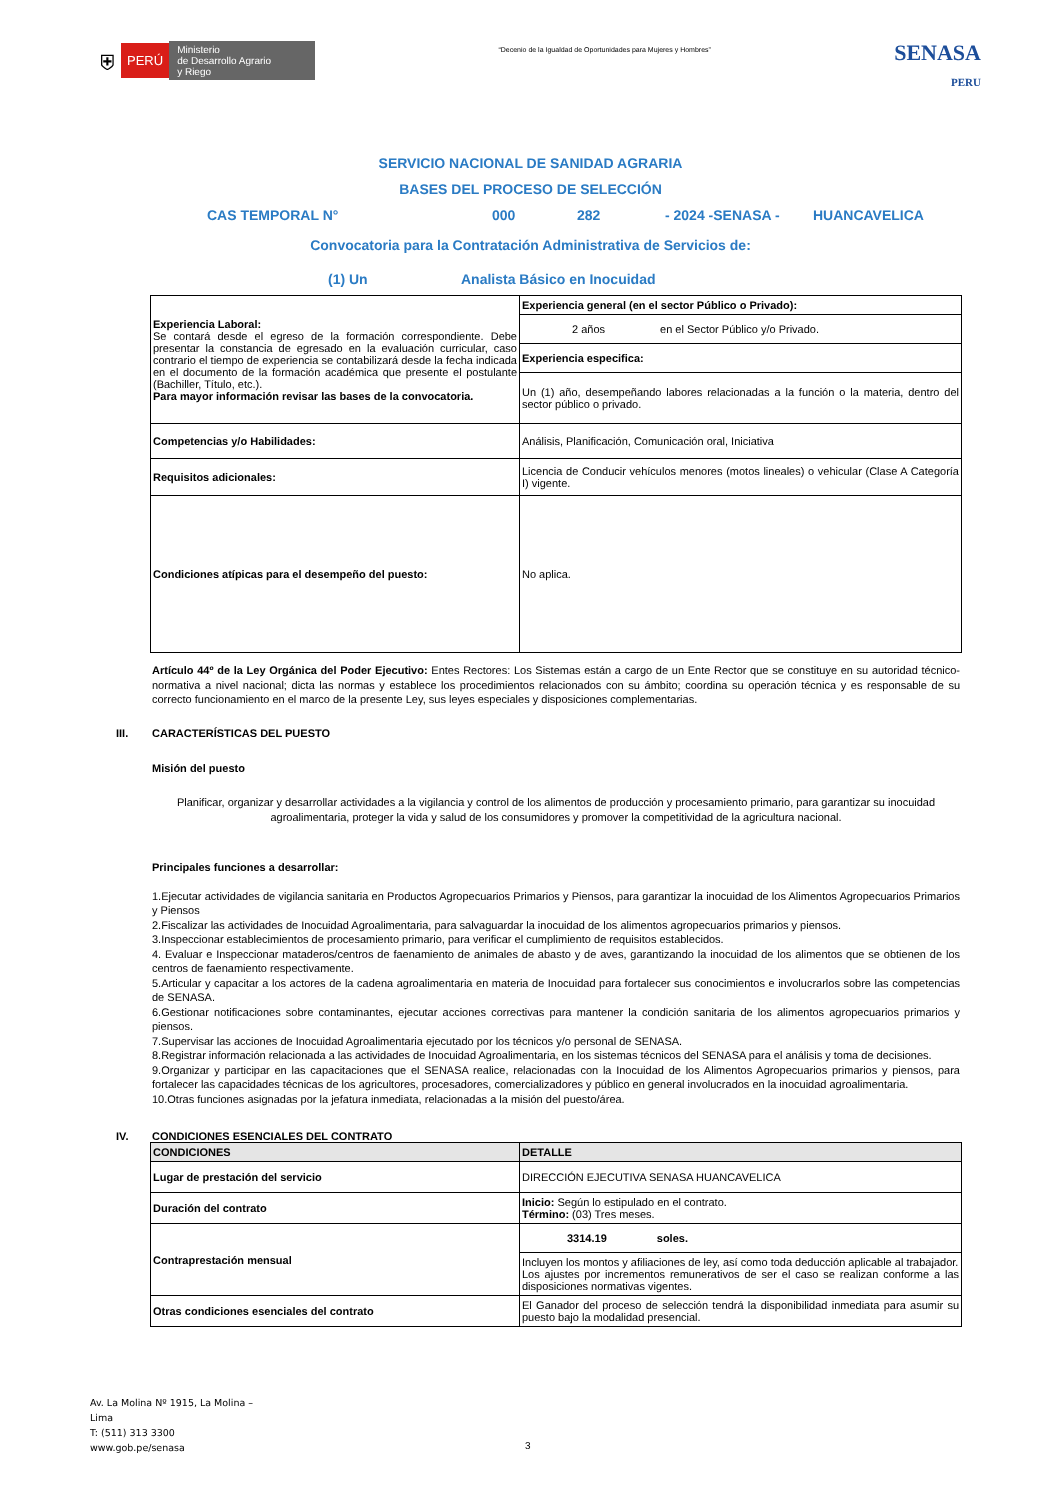⛨ PERÚ Ministerio
de Desarrollo Agrario
y Riego
“Decenio de la Igualdad de Oportunidades para Mujeres y Hombres”
SENASA
PERU
SERVICIO NACIONAL DE SANIDAD AGRARIA
BASES DEL PROCESO DE SELECCIÓN
CAS TEMPORAL N° 000 282 - 2024 -SENASA - HUANCAVELICA
Convocatoria para la Contratación Administrativa de Servicios de:
(1) Un Analista Básico en Inocuidad
| Experiencia Laboral: Se contará desde el egreso de la formación correspondiente. Debe presentar la constancia de egresado en la evaluación curricular, caso contrario el tiempo de experiencia se contabilizará desde la fecha indicada en el documento de la formación académica que presente el postulante (Bachiller, Título, etc.). Para mayor información revisar las bases de la convocatoria. | Experiencia general (en el sector Público o Privado): |
| | 2 años en el Sector Público y/o Privado. |
| | Experiencia especifica: |
| | Un (1) año, desempeñando labores relacionadas a la función o la materia, dentro del sector público o privado. |
| Competencias y/o Habilidades: | Análisis, Planificación, Comunicación oral, Iniciativa |
| Requisitos adicionales: | Licencia de Conducir vehículos menores (motos lineales) o vehicular (Clase A Categoría I) vigente. |
| Condiciones atípicas para el desempeño del puesto: | No aplica. |
Artículo 44º de la Ley Orgánica del Poder Ejecutivo: Entes Rectores: Los Sistemas están a cargo de un Ente Rector que se constituye en su autoridad técnico-normativa a nivel nacional; dicta las normas y establece los procedimientos relacionados con su ámbito; coordina su operación técnica y es responsable de su correcto funcionamiento en el marco de la presente Ley, sus leyes especiales y disposiciones complementarias.
III. CARACTERÍSTICAS DEL PUESTO
Misión del puesto
Planificar, organizar y desarrollar actividades a la vigilancia y control de los alimentos de producción y procesamiento primario, para garantizar su inocuidad agroalimentaria, proteger la vida y salud de los consumidores y promover la competitividad de la agricultura nacional.
Principales funciones a desarrollar:
1.Ejecutar actividades de vigilancia sanitaria en Productos Agropecuarios Primarios y Piensos, para garantizar la inocuidad de los Alimentos Agropecuarios Primarios y Piensos
2.Fiscalizar las actividades de Inocuidad Agroalimentaria, para salvaguardar la inocuidad de los alimentos agropecuarios primarios y piensos.
3.Inspeccionar establecimientos de procesamiento primario, para verificar el cumplimiento de requisitos establecidos.
4. Evaluar e Inspeccionar mataderos/centros de faenamiento de animales de abasto y de aves, garantizando la inocuidad de los alimentos que se obtienen de los centros de faenamiento respectivamente.
5.Articular y capacitar a los actores de la cadena agroalimentaria en materia de Inocuidad para fortalecer sus conocimientos e involucrarlos sobre las competencias de SENASA.
6.Gestionar notificaciones sobre contaminantes, ejecutar acciones correctivas para mantener la condición sanitaria de los alimentos agropecuarios primarios y piensos.
7.Supervisar las acciones de Inocuidad Agroalimentaria ejecutado por los técnicos y/o personal de SENASA.
8.Registrar información relacionada a las actividades de Inocuidad Agroalimentaria, en los sistemas técnicos del SENASA para el análisis y toma de decisiones.
9.Organizar y participar en las capacitaciones que el SENASA realice, relacionadas con la Inocuidad de los Alimentos Agropecuarios primarios y piensos, para fortalecer las capacidades técnicas de los agricultores, procesadores, comercializadores y público en general involucrados en la inocuidad agroalimentaria.
10.Otras funciones asignadas por la jefatura inmediata, relacionadas a la misión del puesto/área.
IV. CONDICIONES ESENCIALES DEL CONTRATO
| CONDICIONES | DETALLE |
| --- | --- |
| Lugar de prestación del servicio | DIRECCIÓN EJECUTIVA SENASA HUANCAVELICA |
| Duración del contrato | Inicio: Según lo estipulado en el contrato. Término: (03) Tres meses. |
| Contraprestación mensual | 3314.19 soles. |
| | Incluyen los montos y afiliaciones de ley, así como toda deducción aplicable al trabajador. Los ajustes por incrementos remunerativos de ser el caso se realizan conforme a las disposiciones normativas vigentes. |
| Otras condiciones esenciales del contrato | El Ganador del proceso de selección tendrá la disponibilidad inmediata para asumir su puesto bajo la modalidad presencial. |
Av. La Molina Nº 1915, La Molina –
Lima
T: (511) 313 3300
www.gob.pe/senasa
3